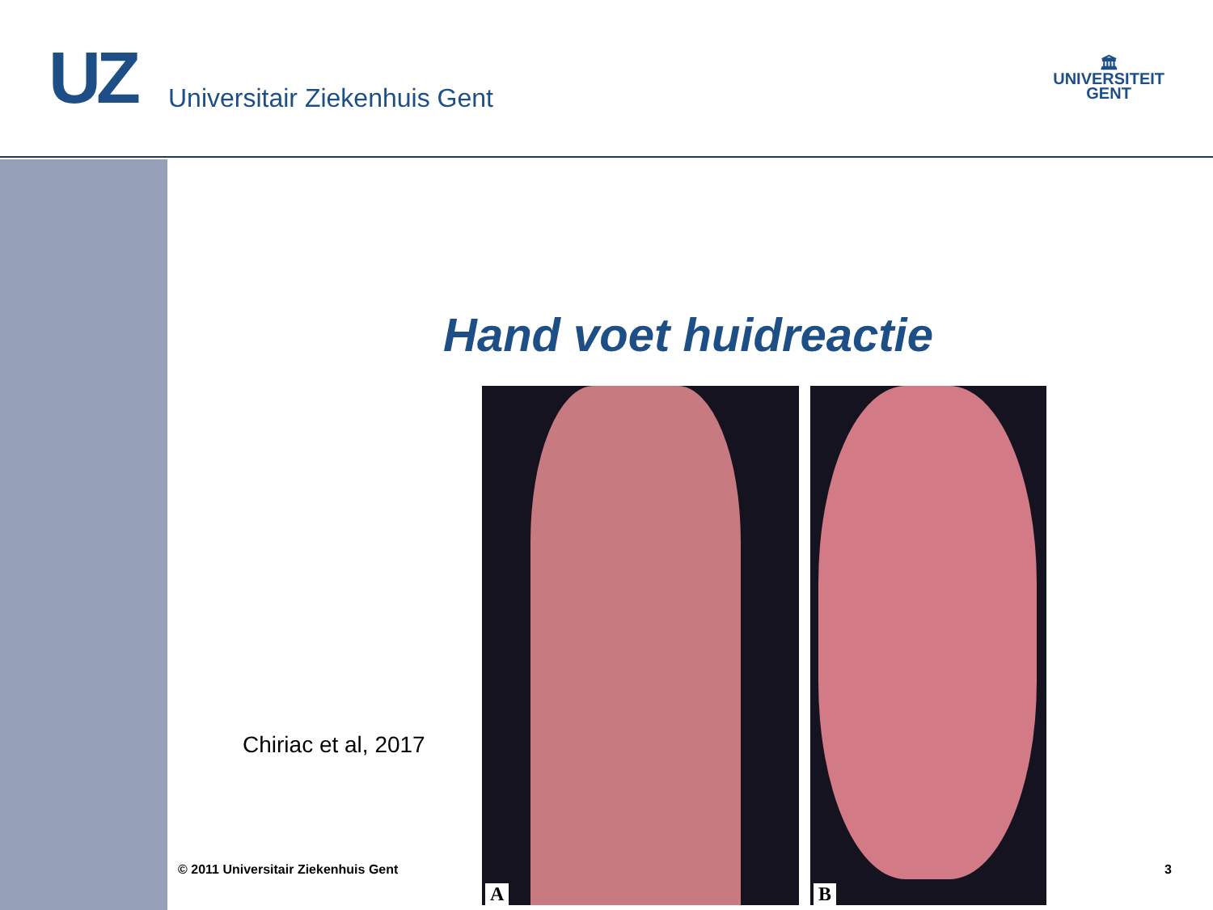UZ Universitair Ziekenhuis Gent
🏛
UNIVERSITEIT
GENT
Hand voet huidreactie
Chiriac et al, 2017
A
B
© 2011 Universitair Ziekenhuis Gent
3